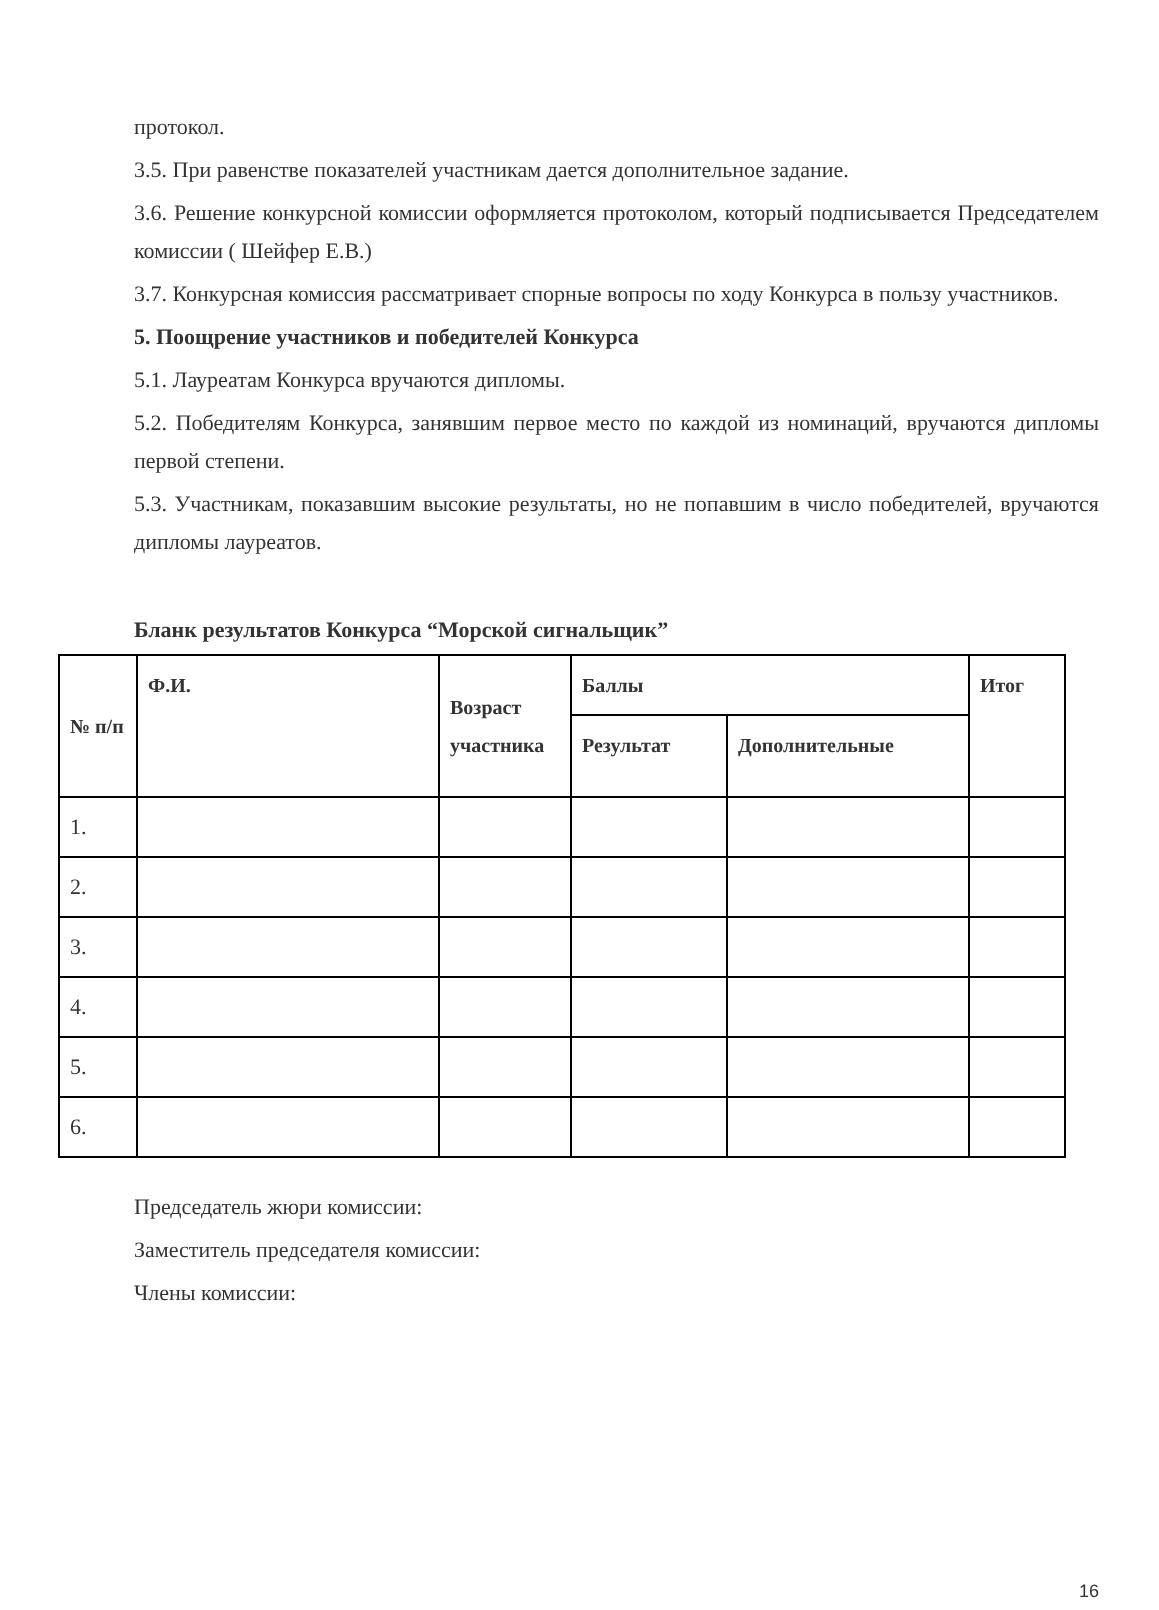протокол.
3.5. При равенстве показателей участникам дается дополнительное задание.
3.6. Решение конкурсной комиссии оформляется протоколом, который подписывается Председателем комиссии ( Шейфер Е.В.)
3.7. Конкурсная комиссия рассматривает спорные вопросы по ходу Конкурса в пользу участников.
5. Поощрение участников и победителей Конкурса
5.1. Лауреатам Конкурса вручаются дипломы.
5.2. Победителям Конкурса, занявшим первое место по каждой из номинаций, вручаются дипломы первой степени.
5.3. Участникам, показавшим высокие результаты, но не попавшим в число победителей, вручаются дипломы лауреатов.
Бланк результатов Конкурса “Морской сигнальщик”
| № п/п | Ф.И. | Возраст участника | Баллы | | Итог |
| --- | --- | --- | --- | --- | --- |
| | | | Результат | Дополнительные | |
| 1. | | | | | |
| 2. | | | | | |
| 3. | | | | | |
| 4. | | | | | |
| 5. | | | | | |
| 6. | | | | | |
Председатель жюри комиссии:
Заместитель председателя комиссии:
Члены комиссии:
16